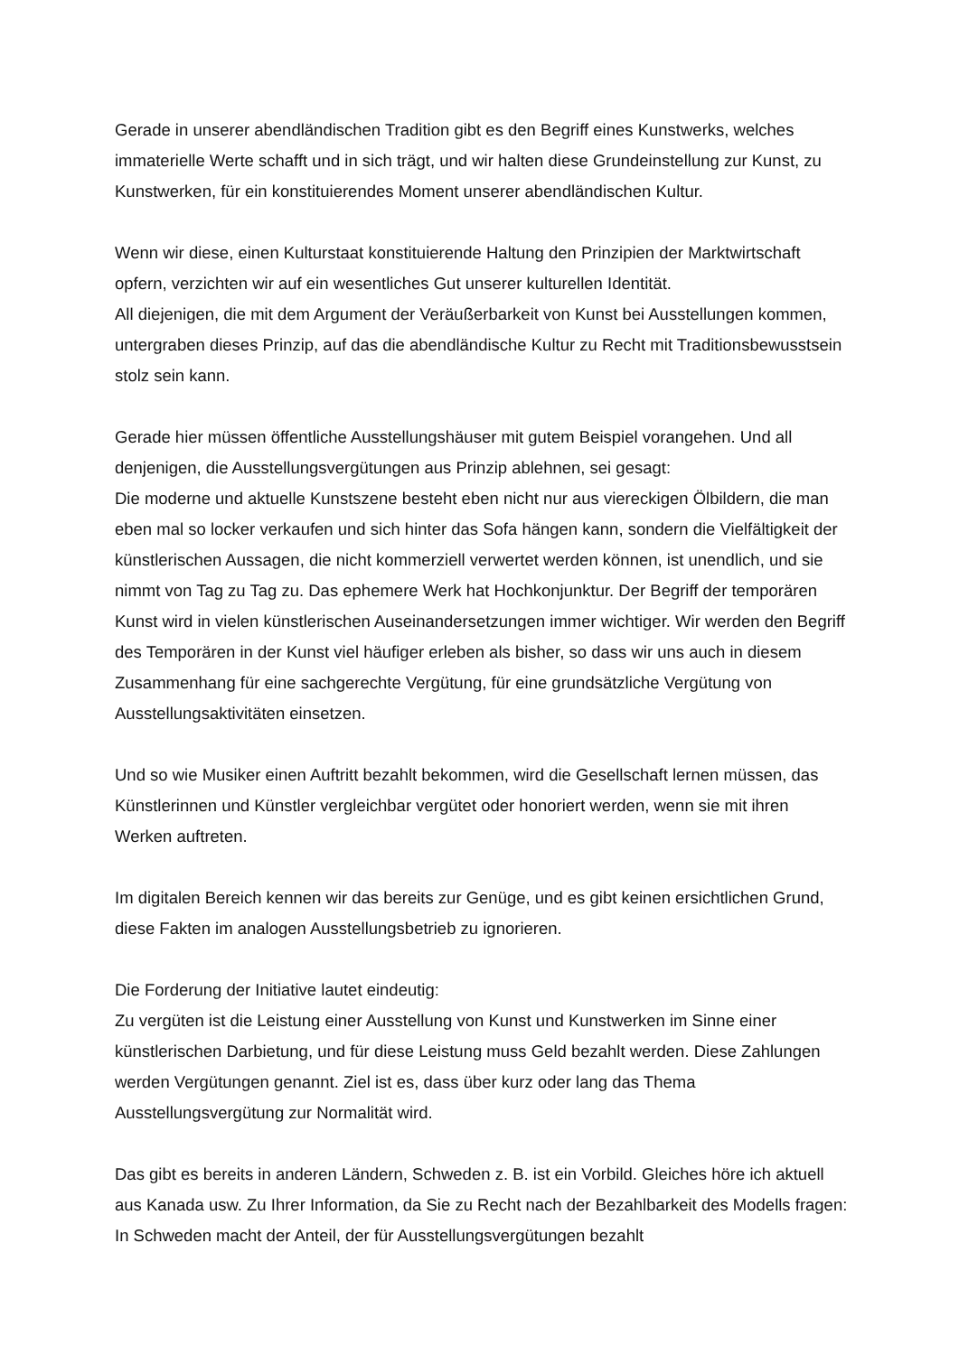Gerade in unserer abendländischen Tradition gibt es den Begriff eines Kunstwerks, welches immaterielle Werte schafft und in sich trägt, und wir halten diese Grundeinstellung zur Kunst, zu Kunstwerken, für ein konstituierendes Moment unserer abendländischen Kultur.
Wenn wir diese, einen Kulturstaat konstituierende Haltung den Prinzipien der Marktwirtschaft opfern, verzichten wir auf ein wesentliches Gut unserer kulturellen Identität.
All diejenigen, die mit dem Argument der Veräußerbarkeit von Kunst bei Ausstellungen kommen, untergraben dieses Prinzip, auf das die abendländische Kultur zu Recht mit Traditionsbewusstsein stolz sein kann.
Gerade hier müssen öffentliche Ausstellungshäuser mit gutem Beispiel vorangehen. Und all denjenigen, die Ausstellungsvergütungen aus Prinzip ablehnen, sei gesagt:
Die moderne und aktuelle Kunstszene besteht eben nicht nur aus viereckigen Ölbildern, die man eben mal so locker verkaufen und sich hinter das Sofa hängen kann, sondern die Vielfältigkeit der künstlerischen Aussagen, die nicht kommerziell verwertet werden können, ist unendlich, und sie nimmt von Tag zu Tag zu. Das ephemere Werk hat Hochkonjunktur. Der Begriff der temporären Kunst wird in vielen künstlerischen Auseinandersetzungen immer wichtiger. Wir werden den Begriff des Temporären in der Kunst viel häufiger erleben als bisher, so dass wir uns auch in diesem Zusammenhang für eine sachgerechte Vergütung, für eine grundsätzliche Vergütung von Ausstellungsaktivitäten einsetzen.
Und so wie Musiker einen Auftritt bezahlt bekommen, wird die Gesellschaft lernen müssen, das Künstlerinnen und Künstler vergleichbar vergütet oder honoriert werden, wenn sie mit ihren Werken auftreten.
Im digitalen Bereich kennen wir das bereits zur Genüge, und es gibt keinen ersichtlichen Grund, diese Fakten im analogen Ausstellungsbetrieb zu ignorieren.
Die Forderung der Initiative lautet eindeutig:
Zu vergüten ist die Leistung einer Ausstellung von Kunst und Kunstwerken im Sinne einer künstlerischen Darbietung, und für diese Leistung muss Geld bezahlt werden. Diese Zahlungen werden Vergütungen genannt. Ziel ist es, dass über kurz oder lang das Thema Ausstellungsvergütung zur Normalität wird.
Das gibt es bereits in anderen Ländern, Schweden z. B. ist ein Vorbild. Gleiches höre ich aktuell aus Kanada usw. Zu Ihrer Information, da Sie zu Recht nach der Bezahlbarkeit des Modells fragen: In Schweden macht der Anteil, der für Ausstellungsvergütungen bezahlt